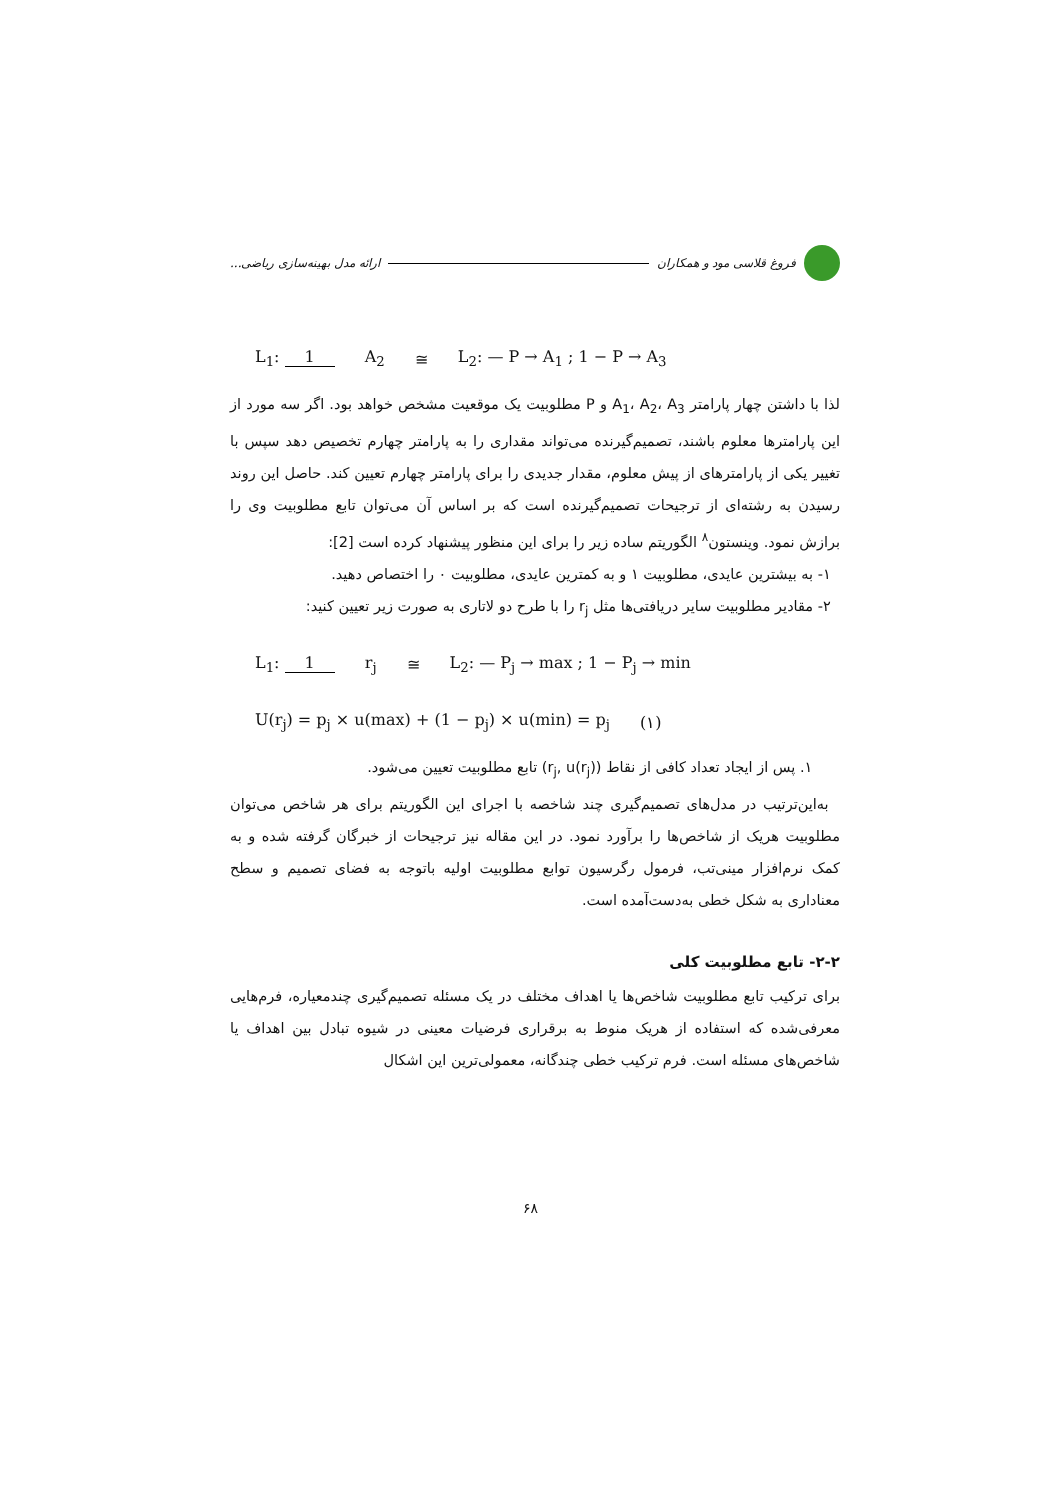فروغ قلاسی مود و همکاران ارائه مدل بهینه‌سازی ریاضی...
L<sub>1</sub>: 1 A<sub>2</sub> ≅ L<sub>2</sub>: — P → A<sub>1</sub> ; 1 − P → A<sub>3</sub>
لذا با داشتن چهار پارامتر A<sub>1</sub>، A<sub>2</sub>، A<sub>3</sub> و P مطلوبیت یک موقعیت مشخص خواهد بود. اگر سه مورد از این پارامترها معلوم باشند، تصمیم‌گیرنده می‌تواند مقداری را به پارامتر چهارم تخصیص دهد سپس با تغییر یکی از پارامترهای از پیش معلوم، مقدار جدیدی را برای پارامتر چهارم تعیین کند. حاصل این روند رسیدن به رشته‌ای از ترجیحات تصمیم‌گیرنده است که بر اساس آن می‌توان تابع مطلوبیت وی را برازش نمود. وینستون<sup>۸</sup> الگوریتم ساده زیر را برای این منظور پیشنهاد کرده است [2]:
۱- به بیشترین عایدی، مطلوبیت ۱ و به کمترین عایدی، مطلوبیت ۰ را اختصاص دهید.
۲- مقادیر مطلوبیت سایر دریافتی‌ها مثل r<sub>j</sub> را با طرح دو لاتاری به صورت زیر تعیین کنید:
L<sub>1</sub>: 1 r<sub>j</sub> ≅ L<sub>2</sub>: — P<sub>j</sub> → max ; 1 − P<sub>j</sub> → min
U(r<sub>j</sub>) = p<sub>j</sub> × u(max) + (1 − p<sub>j</sub>) × u(min) = p<sub>j</sub> (۱)
۱. پس از ایجاد تعداد کافی از نقاط (r<sub>j</sub>, u(r<sub>j</sub>)) تابع مطلوبیت تعیین می‌شود.
به‌این‌ترتیب در مدل‌های تصمیم‌گیری چند شاخصه با اجرای این الگوریتم برای هر شاخص می‌توان مطلوبیت هریک از شاخص‌ها را برآورد نمود. در این مقاله نیز ترجیحات از خبرگان گرفته شده و به کمک نرم‌افزار مینی‌تب، فرمول رگرسیون توابع مطلوبیت اولیه باتوجه به فضای تصمیم و سطح معناداری به شکل خطی به‌دست‌آمده است.
۲-۲- تابع مطلوبیت کلی
برای ترکیب تابع مطلوبیت شاخص‌ها یا اهداف مختلف در یک مسئله تصمیم‌گیری چندمعیاره، فرم‌هایی معرفی‌شده که استفاده از هریک منوط به برقراری فرضیات معینی در شیوه تبادل بین اهداف یا شاخص‌های مسئله است. فرم ترکیب خطی چندگانه، معمولی‌ترین این اشکال
۶۸